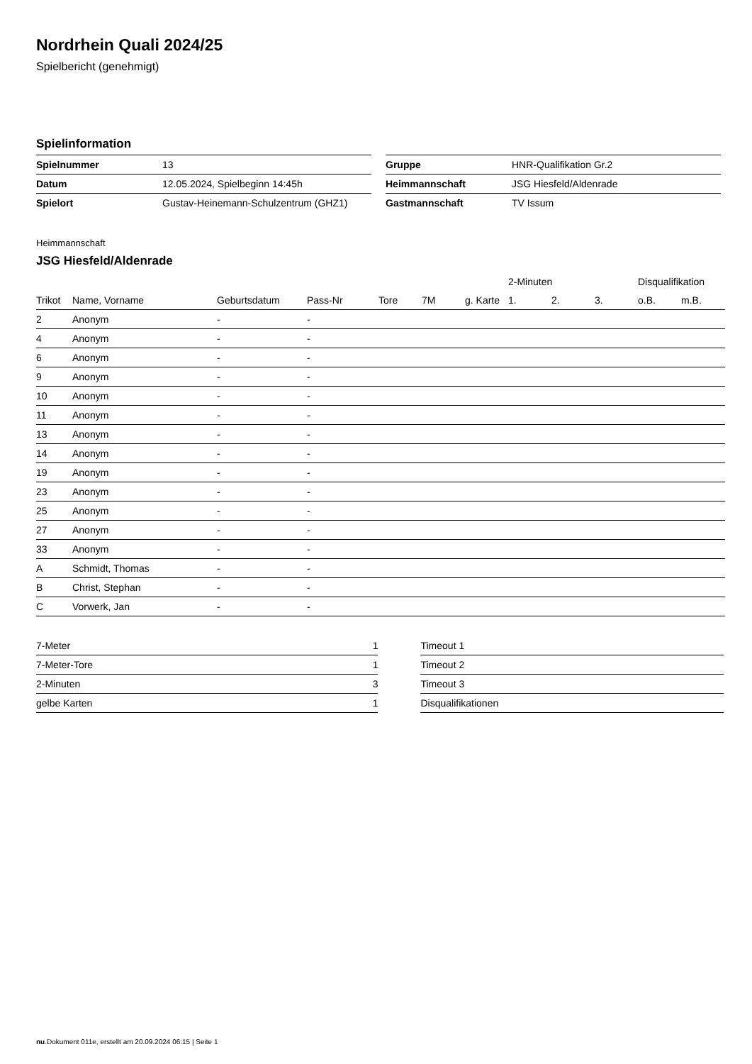Nordrhein Quali 2024/25
Spielbericht (genehmigt)
Spielinformation
| Spielnummer | 13 |
| Datum | 12.05.2024, Spielbeginn 14:45h |
| Spielort | Gustav-Heinemann-Schulzentrum (GHZ1) |
| Gruppe | HNR-Qualifikation Gr.2 |
| Heimmannschaft | JSG Hiesfeld/Aldenrade |
| Gastmannschaft | TV Issum |
Heimmannschaft
JSG Hiesfeld/Aldenrade
| | | | | | | | 2-Minuten | | | Disqualifikation | |
| --- | --- | --- | --- | --- | --- | --- | --- | --- | --- | --- | --- |
| Trikot | Name, Vorname | Geburtsdatum | Pass-Nr | Tore | 7M | g. Karte | 1. | 2. | 3. | o.B. | m.B. |
| 2 | Anonym | - | - | | | | | | | | |
| 4 | Anonym | - | - | | | | | | | | |
| 6 | Anonym | - | - | | | | | | | | |
| 9 | Anonym | - | - | | | | | | | | |
| 10 | Anonym | - | - | | | | | | | | |
| 11 | Anonym | - | - | | | | | | | | |
| 13 | Anonym | - | - | | | | | | | | |
| 14 | Anonym | - | - | | | | | | | | |
| 19 | Anonym | - | - | | | | | | | | |
| 23 | Anonym | - | - | | | | | | | | |
| 25 | Anonym | - | - | | | | | | | | |
| 27 | Anonym | - | - | | | | | | | | |
| 33 | Anonym | - | - | | | | | | | | |
| A | Schmidt, Thomas | - | - | | | | | | | | |
| B | Christ, Stephan | - | - | | | | | | | | |
| C | Vorwerk, Jan | - | - | | | | | | | | |
| 7-Meter | 1 |
| 7-Meter-Tore | 1 |
| 2-Minuten | 3 |
| gelbe Karten | 1 |
| Timeout 1 |
| Timeout 2 |
| Timeout 3 |
| Disqualifikationen |
nu.Dokument 011e, erstellt am 20.09.2024 06:15 | Seite 1